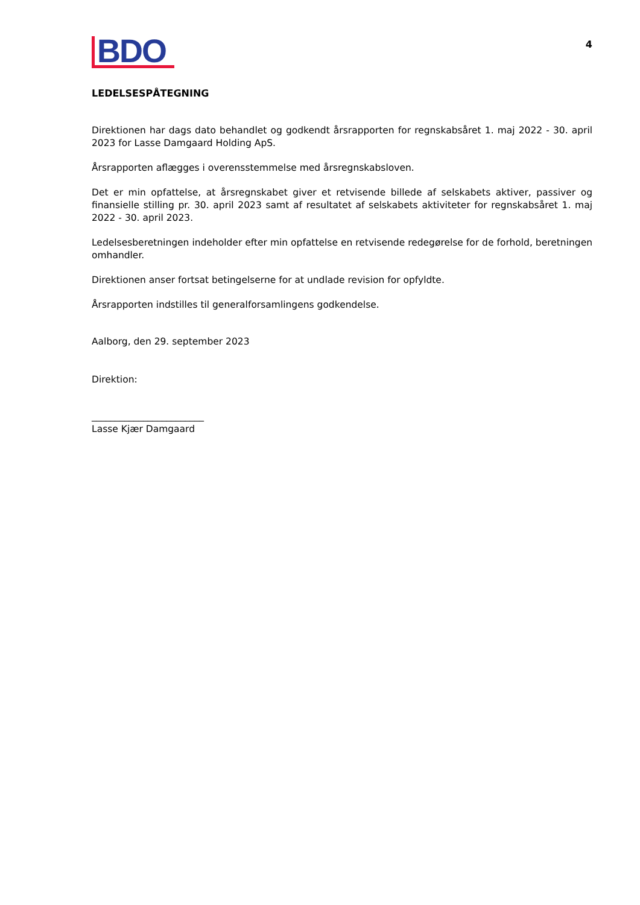BDO
4
LEDELSESPÅTEGNING
Direktionen har dags dato behandlet og godkendt årsrapporten for regnskabsåret 1. maj 2022 - 30. april 2023 for Lasse Damgaard Holding ApS.
Årsrapporten aflægges i overensstemmelse med årsregnskabsloven.
Det er min opfattelse, at årsregnskabet giver et retvisende billede af selskabets aktiver, passiver og finansielle stilling pr. 30. april 2023 samt af resultatet af selskabets aktiviteter for regnskabsåret 1. maj 2022 - 30. april 2023.
Ledelsesberetningen indeholder efter min opfattelse en retvisende redegørelse for de forhold, beretningen omhandler.
Direktionen anser fortsat betingelserne for at undlade revision for opfyldte.
Årsrapporten indstilles til generalforsamlingens godkendelse.
Aalborg, den 29. september 2023
Direktion:
________________________
Lasse Kjær Damgaard